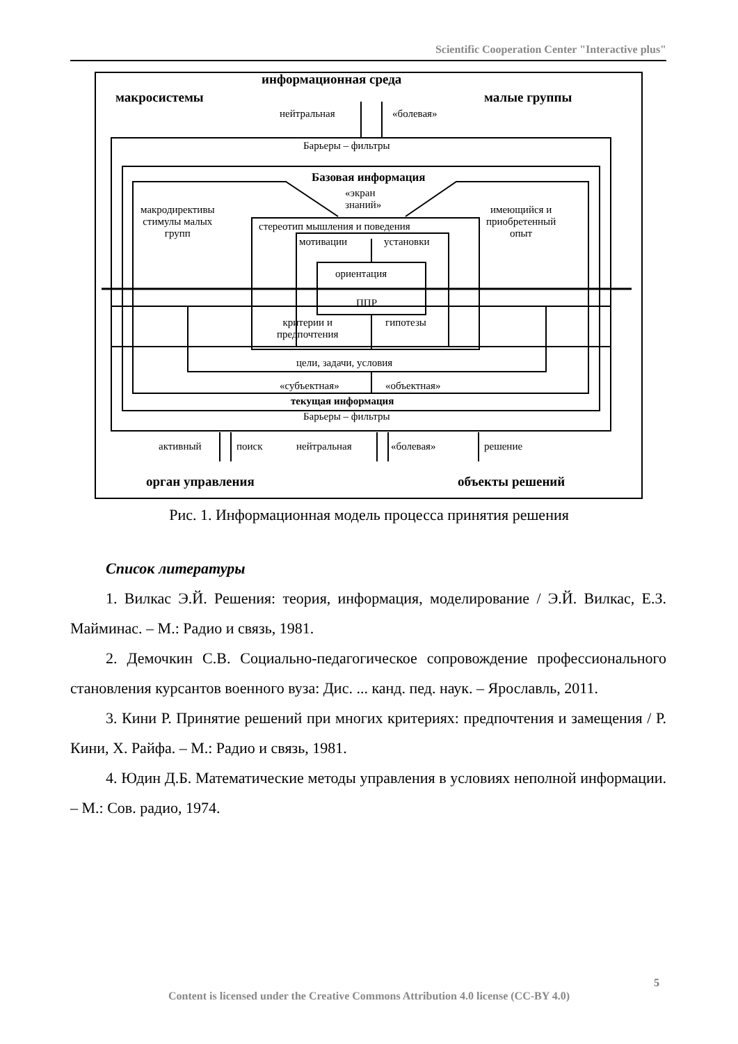Scientific Cooperation Center "Interactive plus"
информационная среда
макросистемы малые группы
нейтральная «болевая»
Барьеры – фильтры
Базовая информация
«экран
знаний»
макродирективы
стимулы малых
групп
имеющийся и
приобретенный
опыт
стереотип мышления и поведения
мотивации установки
ориентация
ППР
критерии и
предпочтения
гипотезы
цели, задачи, условия
«субъектная» «объектная»
текущая информация
Барьеры – фильтры
активный поиск нейтральная «болевая» решение
орган управления объекты решений
Рис. 1. Информационная модель процесса принятия решения
Список литературы
1. Вилкас Э.Й. Решения: теория, информация, моделирование / Э.Й. Вилкас, Е.З. Майминас. – М.: Радио и связь, 1981.
2. Демочкин С.В. Социально-педагогическое сопровождение профессионального становления курсантов военного вуза: Дис. ... канд. пед. наук. – Ярославль, 2011.
3. Кини Р. Принятие решений при многих критериях: предпочтения и замещения / Р. Кини, Х. Райфа. – М.: Радио и связь, 1981.
4. Юдин Д.Б. Математические методы управления в условиях неполной информации. – М.: Сов. радио, 1974.
5
Content is licensed under the Creative Commons Attribution 4.0 license (CC-BY 4.0)